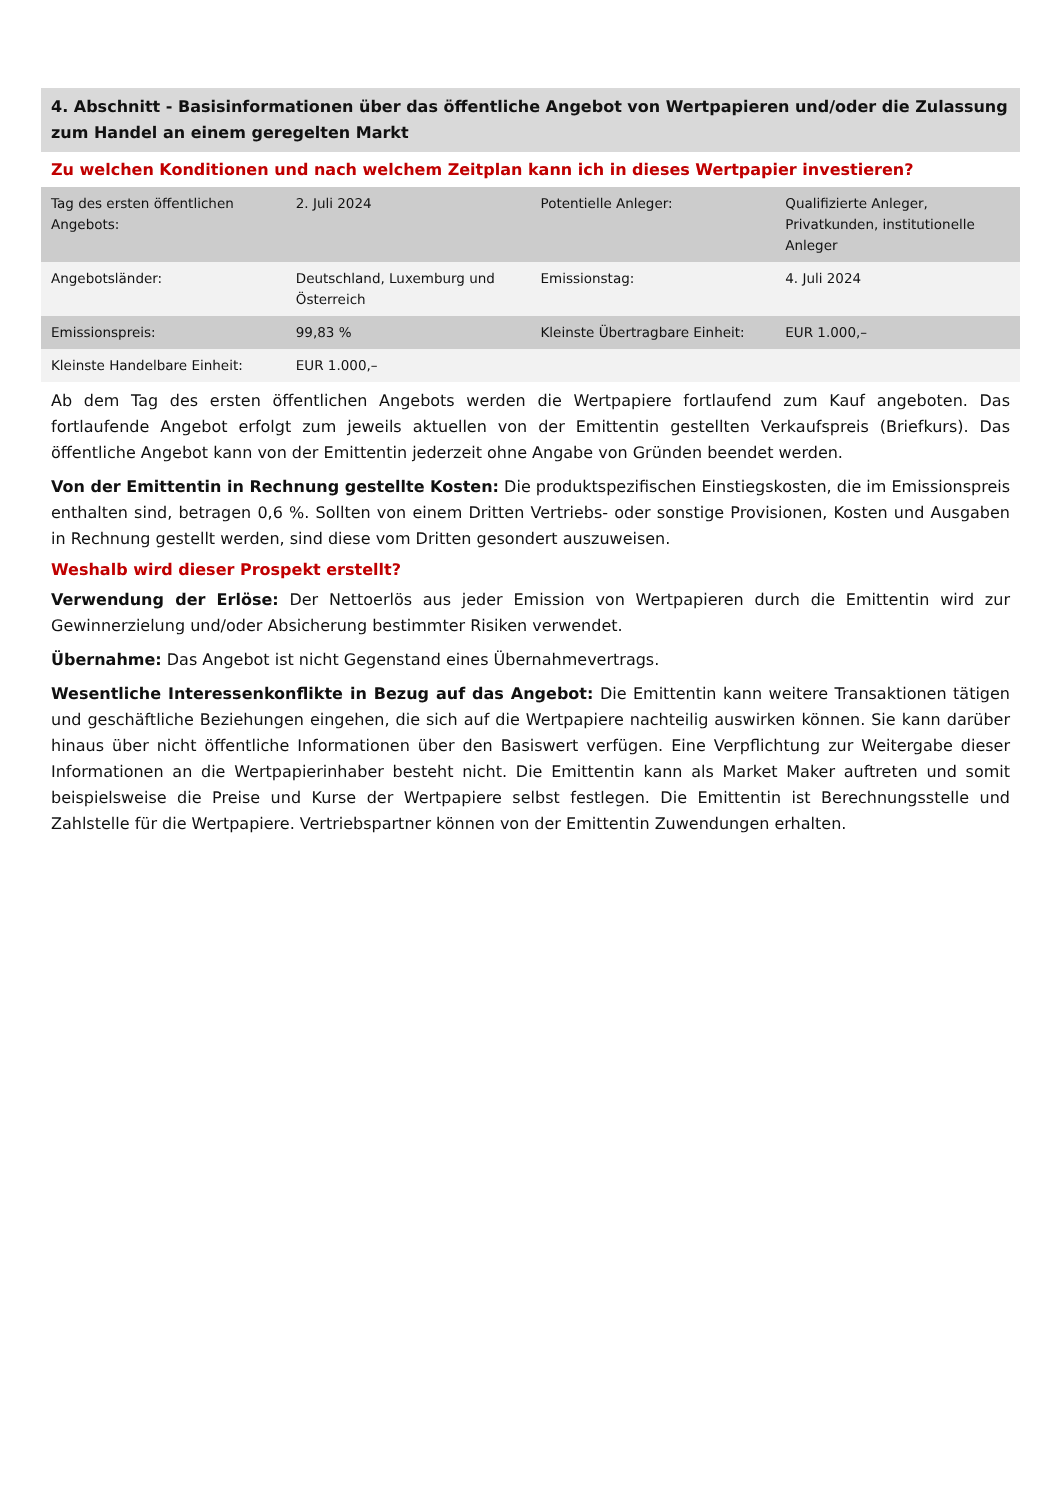4. Abschnitt - Basisinformationen über das öffentliche Angebot von Wertpapieren und/oder die Zulassung zum Handel an einem geregelten Markt
Zu welchen Konditionen und nach welchem Zeitplan kann ich in dieses Wertpapier investieren?
| Tag des ersten öffentlichen Angebots: | 2. Juli 2024 | Potentielle Anleger: | Qualifizierte Anleger, Privatkunden, institutionelle Anleger |
| Angebotsländer: | Deutschland, Luxemburg und Österreich | Emissionstag: | 4. Juli 2024 |
| Emissionspreis: | 99,83 % | Kleinste Übertragbare Einheit: | EUR 1.000,– |
| Kleinste Handelbare Einheit: | EUR 1.000,– | | |
Ab dem Tag des ersten öffentlichen Angebots werden die Wertpapiere fortlaufend zum Kauf angeboten. Das fortlaufende Angebot erfolgt zum jeweils aktuellen von der Emittentin gestellten Verkaufspreis (Briefkurs). Das öffentliche Angebot kann von der Emittentin jederzeit ohne Angabe von Gründen beendet werden.
Von der Emittentin in Rechnung gestellte Kosten: Die produktspezifischen Einstiegskosten, die im Emissionspreis enthalten sind, betragen 0,6 %. Sollten von einem Dritten Vertriebs- oder sonstige Provisionen, Kosten und Ausgaben in Rechnung gestellt werden, sind diese vom Dritten gesondert auszuweisen.
Weshalb wird dieser Prospekt erstellt?
Verwendung der Erlöse: Der Nettoerlös aus jeder Emission von Wertpapieren durch die Emittentin wird zur Gewinnerzielung und/oder Absicherung bestimmter Risiken verwendet.
Übernahme: Das Angebot ist nicht Gegenstand eines Übernahmevertrags.
Wesentliche Interessenkonflikte in Bezug auf das Angebot: Die Emittentin kann weitere Transaktionen tätigen und geschäftliche Beziehungen eingehen, die sich auf die Wertpapiere nachteilig auswirken können. Sie kann darüber hinaus über nicht öffentliche Informationen über den Basiswert verfügen. Eine Verpflichtung zur Weitergabe dieser Informationen an die Wertpapierinhaber besteht nicht. Die Emittentin kann als Market Maker auftreten und somit beispielsweise die Preise und Kurse der Wertpapiere selbst festlegen. Die Emittentin ist Berechnungsstelle und Zahlstelle für die Wertpapiere. Vertriebspartner können von der Emittentin Zuwendungen erhalten.